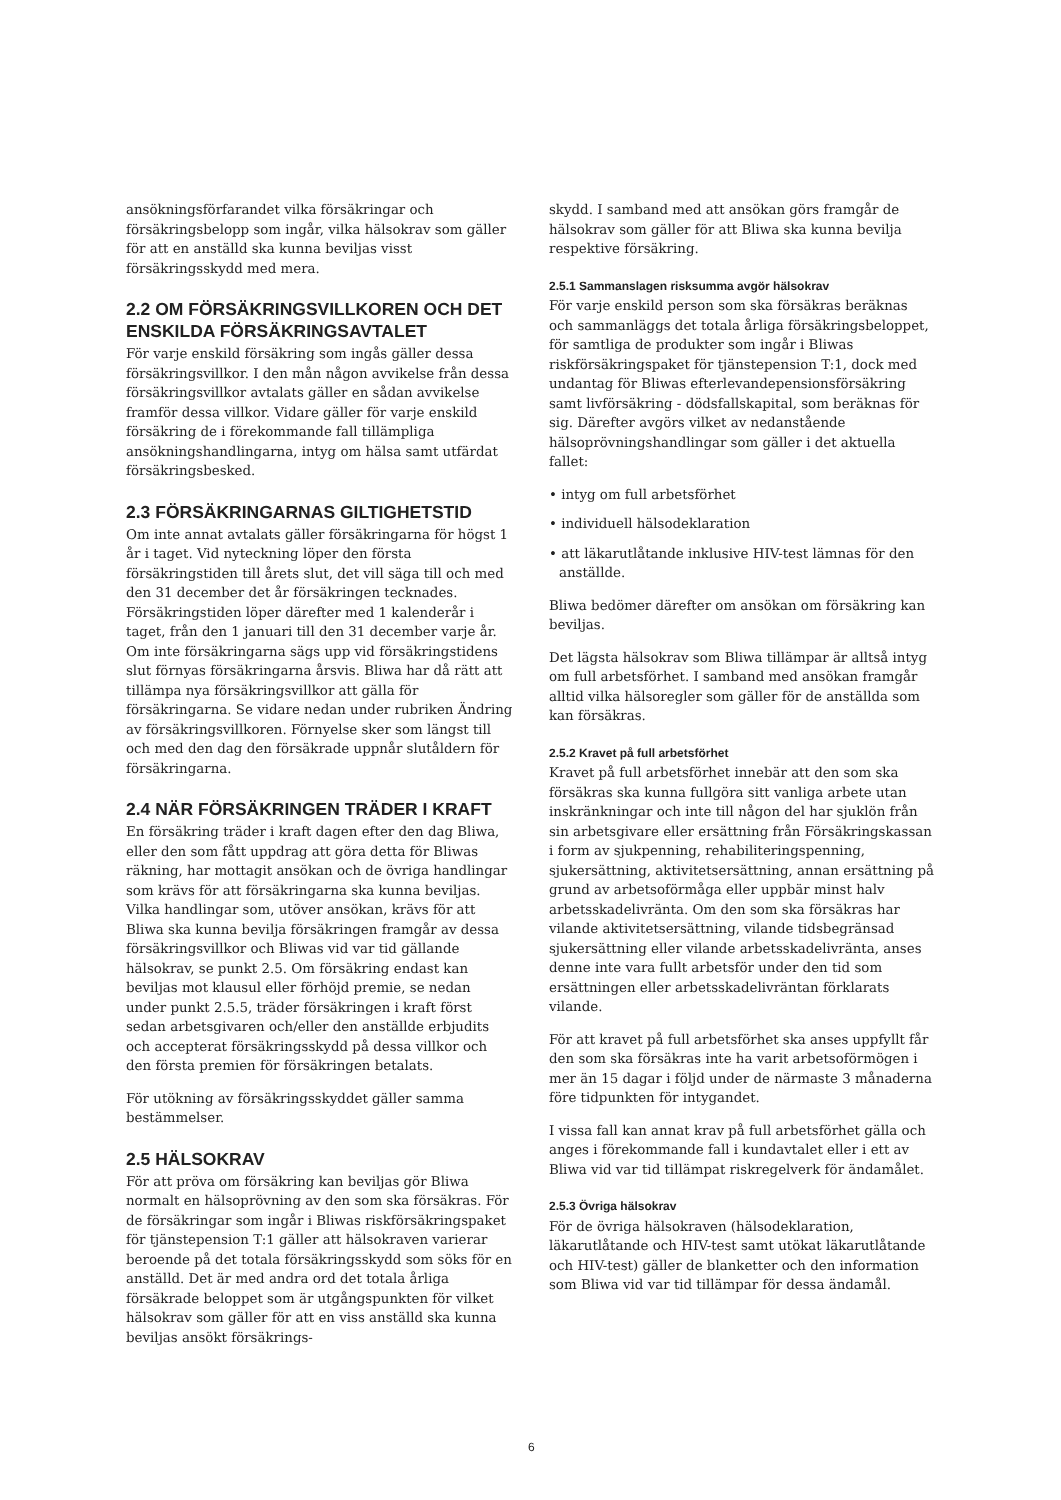ansökningsförfarandet vilka försäkringar och försäkringsbelopp som ingår, vilka hälsokrav som gäller för att en anställd ska kunna beviljas visst försäkringsskydd med mera.
2.2 OM FÖRSÄKRINGSVILLKOREN OCH DET ENSKILDA FÖRSÄKRINGSAVTALET
För varje enskild försäkring som ingås gäller dessa försäkringsvillkor. I den mån någon avvikelse från dessa försäkringsvillkor avtalats gäller en sådan avvikelse framför dessa villkor. Vidare gäller för varje enskild försäkring de i förekommande fall tillämpliga ansökningshandlingarna, intyg om hälsa samt utfärdat försäkringsbesked.
2.3 FÖRSÄKRINGARNAS GILTIGHETSTID
Om inte annat avtalats gäller försäkringarna för högst 1 år i taget. Vid nyteckning löper den första försäkringstiden till årets slut, det vill säga till och med den 31 december det år försäkringen tecknades. Försäkringstiden löper därefter med 1 kalenderår i taget, från den 1 januari till den 31 december varje år. Om inte försäkringarna sägs upp vid försäkringstidens slut förnyas försäkringarna årsvis. Bliwa har då rätt att tillämpa nya försäkringsvillkor att gälla för försäkringarna. Se vidare nedan under rubriken Ändring av försäkringsvillkoren. Förnyelse sker som längst till och med den dag den försäkrade uppnår slutåldern för försäkringarna.
2.4 NÄR FÖRSÄKRINGEN TRÄDER I KRAFT
En försäkring träder i kraft dagen efter den dag Bliwa, eller den som fått uppdrag att göra detta för Bliwas räkning, har mottagit ansökan och de övriga handlingar som krävs för att försäkringarna ska kunna beviljas. Vilka handlingar som, utöver ansökan, krävs för att Bliwa ska kunna bevilja försäkringen framgår av dessa försäkringsvillkor och Bliwas vid var tid gällande hälsokrav, se punkt 2.5. Om försäkring endast kan beviljas mot klausul eller förhöjd premie, se nedan under punkt 2.5.5, träder försäkringen i kraft först sedan arbetsgivaren och/eller den anställde erbjudits och accepterat försäkringsskydd på dessa villkor och den första premien för försäkringen betalats.
För utökning av försäkringsskyddet gäller samma bestämmelser.
2.5 HÄLSOKRAV
För att pröva om försäkring kan beviljas gör Bliwa normalt en hälsoprövning av den som ska försäkras. För de försäkringar som ingår i Bliwas riskförsäkringspaket för tjänstepension T:1 gäller att hälsokraven varierar beroende på det totala försäkringsskydd som söks för en anställd. Det är med andra ord det totala årliga försäkrade beloppet som är utgångspunkten för vilket hälsokrav som gäller för att en viss anställd ska kunna beviljas ansökt försäkrings-
skydd. I samband med att ansökan görs framgår de hälsokrav som gäller för att Bliwa ska kunna bevilja respektive försäkring.
2.5.1 Sammanslagen risksumma avgör hälsokrav
För varje enskild person som ska försäkras beräknas och sammanläggs det totala årliga försäkringsbeloppet, för samtliga de produkter som ingår i Bliwas riskförsäkringspaket för tjänstepension T:1, dock med undantag för Bliwas efterlevandepensionsförsäkring samt livförsäkring - dödsfallskapital, som beräknas för sig. Därefter avgörs vilket av nedanstående hälsoprövningshandlingar som gäller i det aktuella fallet:
• intyg om full arbetsförhet
• individuell hälsodeklaration
• att läkarutlåtande inklusive HIV-test lämnas för den anställde.
Bliwa bedömer därefter om ansökan om försäkring kan beviljas.
Det lägsta hälsokrav som Bliwa tillämpar är alltså intyg om full arbetsförhet. I samband med ansökan framgår alltid vilka hälsoregler som gäller för de anställda som kan försäkras.
2.5.2 Kravet på full arbetsförhet
Kravet på full arbetsförhet innebär att den som ska försäkras ska kunna fullgöra sitt vanliga arbete utan inskränkningar och inte till någon del har sjuklön från sin arbetsgivare eller ersättning från Försäkringskassan i form av sjukpenning, rehabiliteringspenning, sjukersättning, aktivitetsersättning, annan ersättning på grund av arbetsoförmåga eller uppbär minst halv arbetsskadelivränta. Om den som ska försäkras har vilande aktivitetsersättning, vilande tidsbegränsad sjukersättning eller vilande arbetsskadelivränta, anses denne inte vara fullt arbetsför under den tid som ersättningen eller arbetsskadelivräntan förklarats vilande.
För att kravet på full arbetsförhet ska anses uppfyllt får den som ska försäkras inte ha varit arbetsoförmögen i mer än 15 dagar i följd under de närmaste 3 månaderna före tidpunkten för intygandet.
I vissa fall kan annat krav på full arbetsförhet gälla och anges i förekommande fall i kundavtalet eller i ett av Bliwa vid var tid tillämpat riskregelverk för ändamålet.
2.5.3 Övriga hälsokrav
För de övriga hälsokraven (hälsodeklaration, läkarutlåtande och HIV-test samt utökat läkarutlåtande och HIV-test) gäller de blanketter och den information som Bliwa vid var tid tillämpar för dessa ändamål.
6